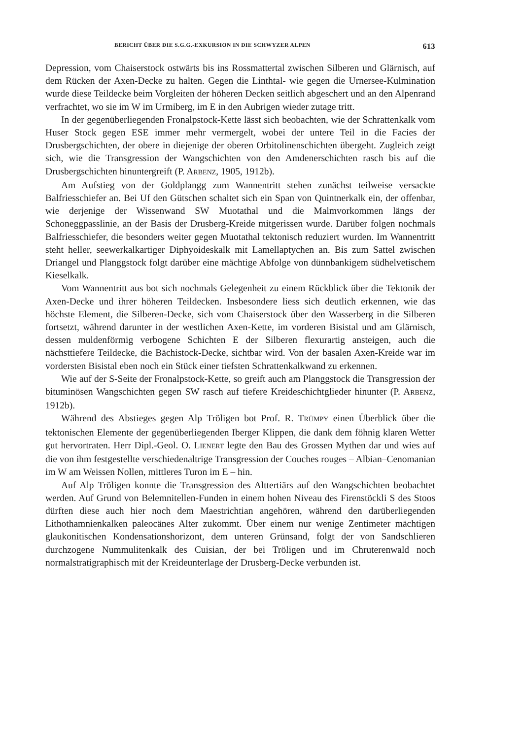BERICHT ÜBER DIE S.G.G.-EXKURSION IN DIE SCHWYZER ALPEN 613
Depression, vom Chaiserstock ostwärts bis ins Rossmattertal zwischen Silberen und Glärnisch, auf dem Rücken der Axen-Decke zu halten. Gegen die Linthtal- wie gegen die Urnersee-Kulmination wurde diese Teildecke beim Vorgleiten der höheren Decken seitlich abgeschert und an den Alpenrand verfrachtet, wo sie im W im Urmiberg, im E in den Aubrigen wieder zutage tritt.
In der gegenüberliegenden Fronalpstock-Kette lässt sich beobachten, wie der Schrattenkalk vom Huser Stock gegen ESE immer mehr vermergelt, wobei der untere Teil in die Facies der Drusbergschichten, der obere in diejenige der oberen Orbitolinenschichten übergeht. Zugleich zeigt sich, wie die Transgression der Wangschichten von den Amdenerschichten rasch bis auf die Drusbergschichten hinuntergreift (P. ARBENZ, 1905, 1912b).
Am Aufstieg von der Goldplangg zum Wannentritt stehen zunächst teilweise versackte Balfriesschiefer an. Bei Uf den Gütschen schaltet sich ein Span von Quintnerkalk ein, der offenbar, wie derjenige der Wissenwand SW Muotathal und die Malmvorkommen längs der Schoneggpasslinie, an der Basis der Drusberg-Kreide mitgerissen wurde. Darüber folgen nochmals Balfriesschiefer, die besonders weiter gegen Muotathal tektonisch reduziert wurden. Im Wannentritt steht heller, seewerkalkartiger Diphyoideskalk mit Lamellaptychen an. Bis zum Sattel zwischen Driangel und Planggstock folgt darüber eine mächtige Abfolge von dünnbankigem südhelvetischem Kieselkalk.
Vom Wannentritt aus bot sich nochmals Gelegenheit zu einem Rückblick über die Tektonik der Axen-Decke und ihrer höheren Teildecken. Insbesondere liess sich deutlich erkennen, wie das höchste Element, die Silberen-Decke, sich vom Chaiserstock über den Wasserberg in die Silberen fortsetzt, während darunter in der westlichen Axen-Kette, im vorderen Bisistal und am Glärnisch, dessen muldenförmig verbogene Schichten E der Silberen flexurartig ansteigen, auch die nächsttiefere Teildecke, die Bächistock-Decke, sichtbar wird. Von der basalen Axen-Kreide war im vordersten Bisistal eben noch ein Stück einer tiefsten Schrattenkalkwand zu erkennen.
Wie auf der S-Seite der Fronalpstock-Kette, so greift auch am Planggstock die Transgression der bituminösen Wangschichten gegen SW rasch auf tiefere Kreideschichtglieder hinunter (P. ARBENZ, 1912b).
Während des Abstieges gegen Alp Tröligen bot Prof. R. TRÜMPY einen Überblick über die tektonischen Elemente der gegenüberliegenden Iberger Klippen, die dank dem föhnig klaren Wetter gut hervortraten. Herr Dipl.-Geol. O. LIENERT legte den Bau des Grossen Mythen dar und wies auf die von ihm festgestellte verschiedenaltrige Transgression der Couches rouges – Albian–Cenomanian im W am Weissen Nollen, mittleres Turon im E – hin.
Auf Alp Tröligen konnte die Transgression des Alttertiärs auf den Wangschichten beobachtet werden. Auf Grund von Belemnitellen-Funden in einem hohen Niveau des Firenstöckli S des Stoos dürften diese auch hier noch dem Maestrichtian angehören, während den darüberliegenden Lithothamnienkalken paleocänes Alter zukommt. Über einem nur wenige Zentimeter mächtigen glaukonitischen Kondensationshorizont, dem unteren Grünsand, folgt der von Sandschlieren durchzogene Nummulitenkalk des Cuisian, der bei Tröligen und im Chruterenwald noch normalstratigraphisch mit der Kreideunterlage der Drusberg-Decke verbunden ist.